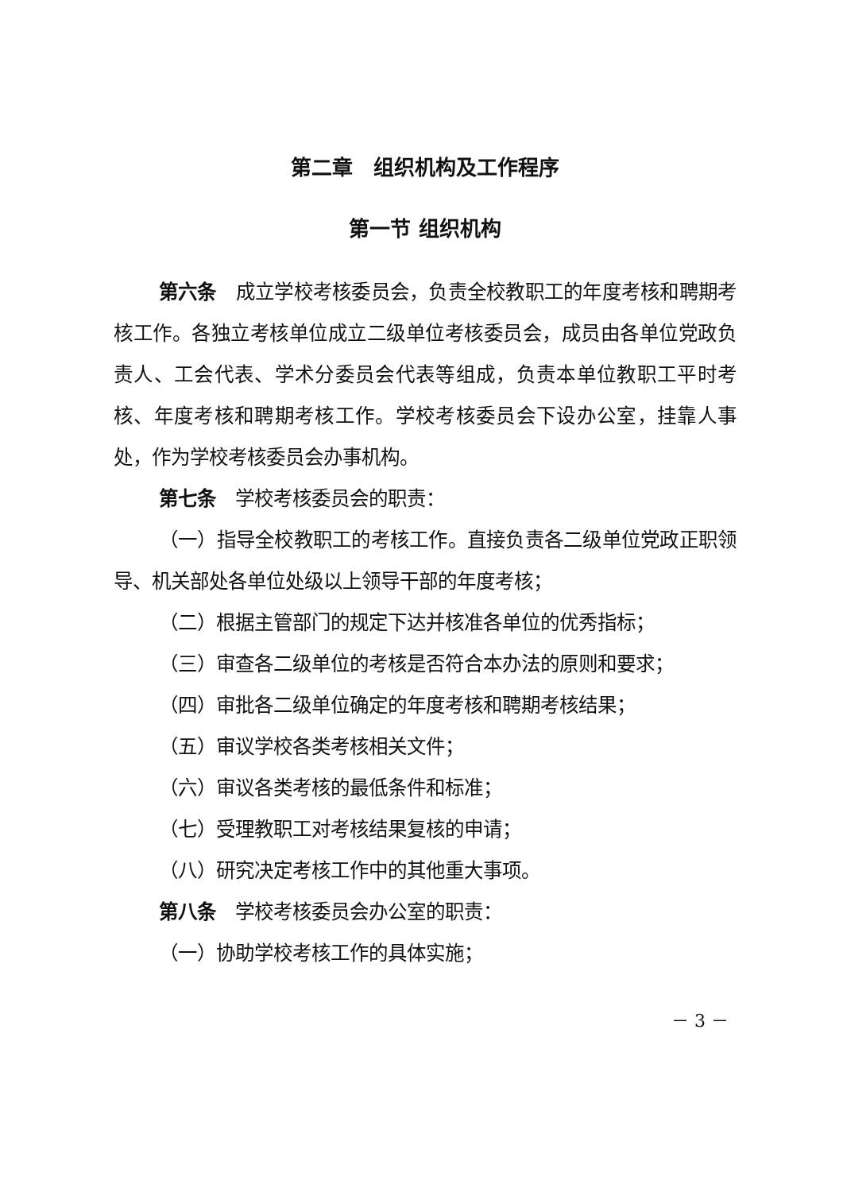第二章　组织机构及工作程序
第一节 组织机构
第六条　成立学校考核委员会，负责全校教职工的年度考核和聘期考核工作。各独立考核单位成立二级单位考核委员会，成员由各单位党政负责人、工会代表、学术分委员会代表等组成，负责本单位教职工平时考核、年度考核和聘期考核工作。学校考核委员会下设办公室，挂靠人事处，作为学校考核委员会办事机构。
第七条　学校考核委员会的职责：
（一）指导全校教职工的考核工作。直接负责各二级单位党政正职领导、机关部处各单位处级以上领导干部的年度考核；
（二）根据主管部门的规定下达并核准各单位的优秀指标；
（三）审查各二级单位的考核是否符合本办法的原则和要求；
（四）审批各二级单位确定的年度考核和聘期考核结果；
（五）审议学校各类考核相关文件；
（六）审议各类考核的最低条件和标准；
（七）受理教职工对考核结果复核的申请；
（八）研究决定考核工作中的其他重大事项。
第八条　学校考核委员会办公室的职责：
（一）协助学校考核工作的具体实施；
－ 3 －